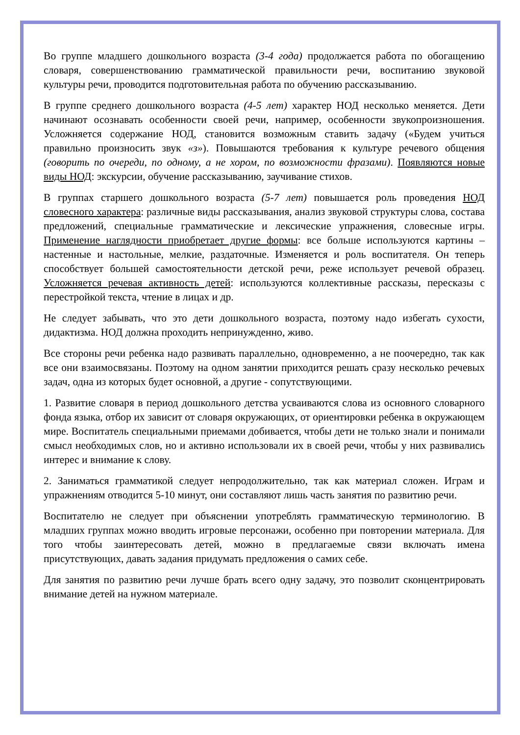Во группе младшего дошкольного возраста (3-4 года) продолжается работа по обогащению словаря, совершенствованию грамматической правильности речи, воспитанию звуковой культуры речи, проводится подготовительная работа по обучению рассказыванию.
В группе среднего дошкольного возраста (4-5 лет) характер НОД несколько меняется. Дети начинают осознавать особенности своей речи, например, особенности звукопроизношения. Усложняется содержание НОД, становится возможным ставить задачу («Будем учиться правильно произносить звук «з»). Повышаются требования к культуре речевого общения (говорить по очереди, по одному, а не хором, по возможности фразами). Появляются новые виды НОД: экскурсии, обучение рассказыванию, заучивание стихов.
В группах старшего дошкольного возраста (5-7 лет) повышается роль проведения НОД словесного характера: различные виды рассказывания, анализ звуковой структуры слова, состава предложений, специальные грамматические и лексические упражнения, словесные игры. Применение наглядности приобретает другие формы: все больше используются картины – настенные и настольные, мелкие, раздаточные. Изменяется и роль воспитателя. Он теперь способствует большей самостоятельности детской речи, реже использует речевой образец. Усложняется речевая активность детей: используются коллективные рассказы, пересказы с перестройкой текста, чтение в лицах и др.
Не следует забывать, что это дети дошкольного возраста, поэтому надо избегать сухости, дидактизма. НОД должна проходить непринужденно, живо.
Все стороны речи ребенка надо развивать параллельно, одновременно, а не поочередно, так как все они взаимосвязаны. Поэтому на одном занятии приходится решать сразу несколько речевых задач, одна из которых будет основной, а другие - сопутствующими.
1. Развитие словаря в период дошкольного детства усваиваются слова из основного словарного фонда языка, отбор их зависит от словаря окружающих, от ориентировки ребенка в окружающем мире. Воспитатель специальными приемами добивается, чтобы дети не только знали и понимали смысл необходимых слов, но и активно использовали их в своей речи, чтобы у них развивались интерес и внимание к слову.
2. Заниматься грамматикой следует непродолжительно, так как материал сложен. Играм и упражнениям отводится 5-10 минут, они составляют лишь часть занятия по развитию речи.
Воспитателю не следует при объяснении употреблять грамматическую терминологию. В младших группах можно вводить игровые персонажи, особенно при повторении материала. Для того чтобы заинтересовать детей, можно в предлагаемые связи включать имена присутствующих, давать задания придумать предложения о самих себе.
Для занятия по развитию речи лучше брать всего одну задачу, это позволит сконцентрировать внимание детей на нужном материале.